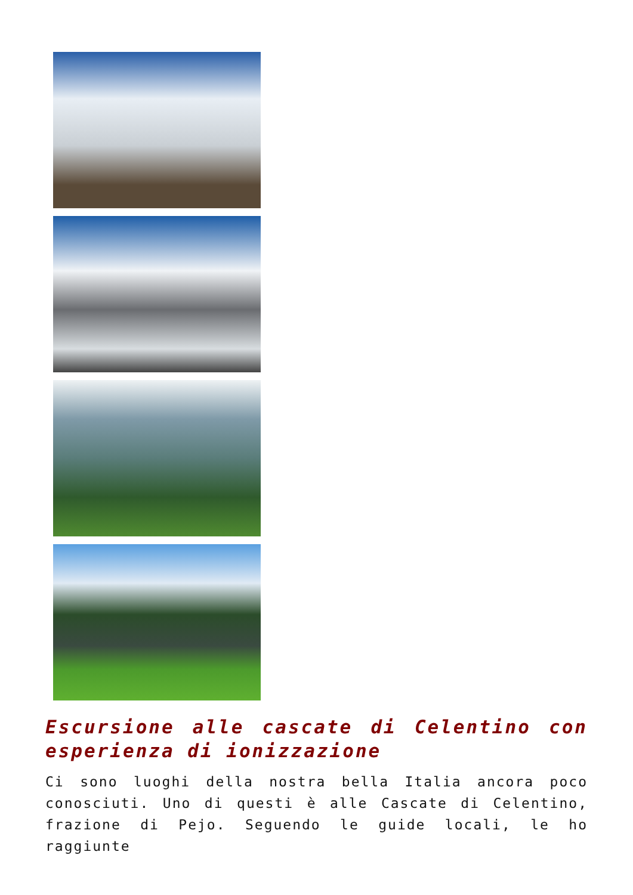Escursione alle cascate di Celentino con esperienza di ionizzazione
Ci sono luoghi della nostra bella Italia ancora poco conosciuti. Uno di questi è alle Cascate di Celentino, frazione di Pejo. Seguendo le guide locali, le ho raggiunte